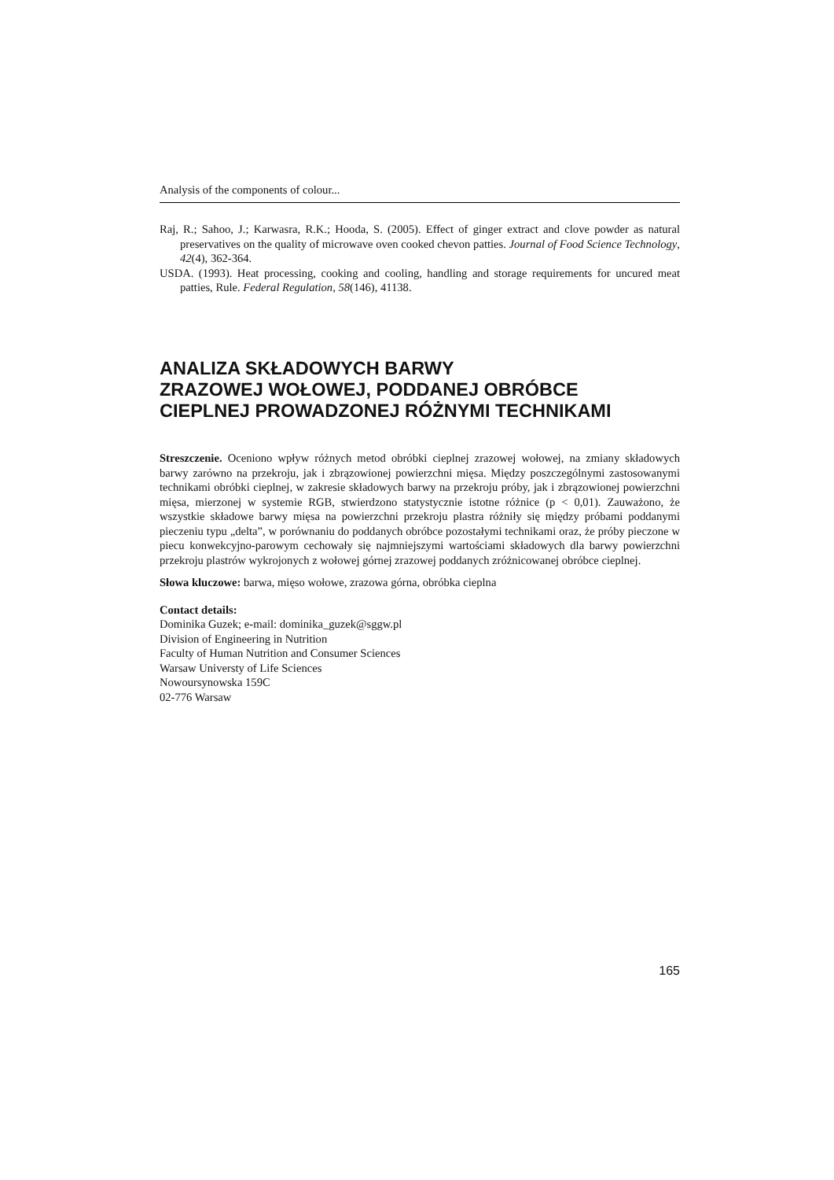Analysis of the components of colour...
Raj, R.; Sahoo, J.; Karwasra, R.K.; Hooda, S. (2005). Effect of ginger extract and clove powder as natural preservatives on the quality of microwave oven cooked chevon patties. Journal of Food Science Technology, 42(4), 362-364.
USDA. (1993). Heat processing, cooking and cooling, handling and storage requirements for uncured meat patties, Rule. Federal Regulation, 58(146), 41138.
ANALIZA SKŁADOWYCH BARWY
ZRAZOWEJ WOŁOWEJ, PODDANEJ OBRÓBCE
CIEPLNEJ PROWADZONEJ RÓŻNYMI TECHNIKAMI
Streszczenie. Oceniono wpływ różnych metod obróbki cieplnej zrazowej wołowej, na zmiany składowych barwy zarówno na przekroju, jak i zbrązowionej powierzchni mięsa. Między poszczególnymi zastosowanymi technikami obróbki cieplnej, w zakresie składowych barwy na przekroju próby, jak i zbrązowionej powierzchni mięsa, mierzonej w systemie RGB, stwierdzono statystycznie istotne różnice (p < 0,01). Zauważono, że wszystkie składowe barwy mięsa na powierzchni przekroju plastra różniły się między próbami poddanymi pieczeniu typu „delta”, w porównaniu do poddanych obróbce pozostałymi technikami oraz, że próby pieczone w piecu konwekcyjno-parowym cechowały się najmniejszymi wartościami składowych dla barwy powierzchni przekroju plastrów wykrojonych z wołowej górnej zrazowej poddanych zróżnicowanej obróbce cieplnej.
Słowa kluczowe: barwa, mięso wołowe, zrazowa górna, obróbka cieplna
Contact details:
Dominika Guzek; e-mail: dominika_guzek@sggw.pl
Division of Engineering in Nutrition
Faculty of Human Nutrition and Consumer Sciences
Warsaw Universty of Life Sciences
Nowoursynowska 159C
02-776 Warsaw
165